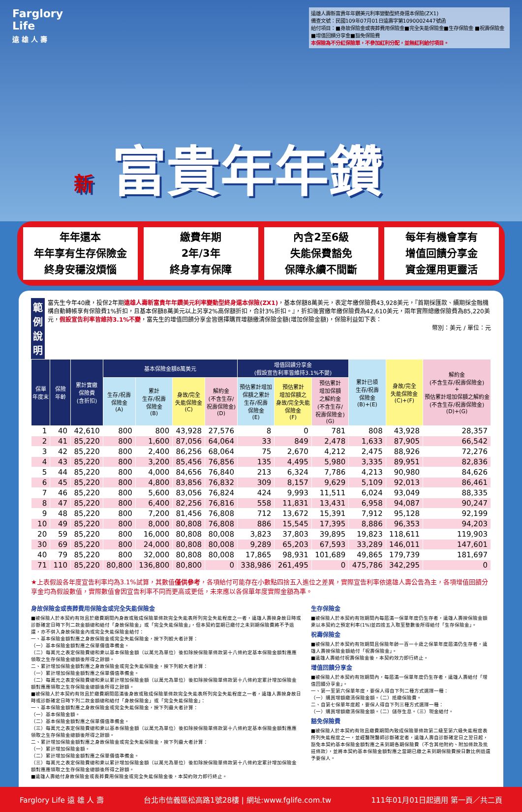Farglory
Life
遠 雄 人 壽
遠雄人壽新富貴年年鑽美元利率變動型終身還本保險(ZX1)
備查文號：民國109年07月01日遠壽字第1090002447號函
給付項目：■身故保險金或喪葬費用保險金■完全失能保險金■生存保險金 ■祝壽保險金■增值回饋分享金■豁免保險費
本保險為不分紅保險單，不參加紅利分配，並無紅利給付項目。
新 富貴年年鑽
年年還本
年年享有生存保險金
終身安穩沒煩惱
繳費年期
2年/3年
終身享有保障
內含2至6級
失能保費豁免
保障永續不間斷
每年有機會享有
增值回饋分享金
資金運用更靈活
範例說明
富先生今年40歲，投保2年期遠雄人壽新富貴年年鑽美元利率變動型終身還本保險(ZX1)，基本保額8萬美元，表定年繳保險費43,928美元，『首期採匯款、續期採金融機構自動轉帳享有保險費1%折扣，且基本保額8萬美元以上另享2%高保額折扣，合計3%折扣。』，折扣後實繳年繳保險費為42,610美元，兩年實際總繳保險費為85,220美元，假設宣告利率皆維持3.1%不變，富先生的增值回饋分享金皆選擇購買增額繳清保險金額(增加保險金額)，保險利益如下表：
幣別：美元 / 單位：元
| 保單 年度末 | 保險 年齡 | 累計實繳 保險費 (含折扣) | 基本保險金額8萬美元 | | | | 增值回饋分享金 (假設宣告利率皆維持3.1%不變) | | | 累計已領 生存/祝壽 保險金 (B)+(E) | 身故/完全 失能保險金 (C)+(F) | 解約金 (不含生存/祝壽保險金) + 預估累計增加保額之解約金 (不含生存/祝壽保險金) (D)+(G) |
| --- | --- | --- | --- | --- | --- | --- | --- | --- | --- | --- | --- | --- |
| | | | 生存/祝壽 保險金 (A) | 累計 生存/祝壽 保險金 (B) | 身故/完全 失能保險金 (C) | 解約金 (不含生存/ 祝壽保險金) (D) | 預估累計增加 保額之累計 生存/祝壽 保險金 (E) | 預估累計 增加保額之 身故/完全失能 保險金 (F) | 預估累計 增加保額 之解約金 (不含生存/ 祝壽保險金) (G) | | | |
| 1 | 40 | 42,610 | 800 | 800 | 43,928 | 27,576 | 8 | 0 | 781 | 808 | 43,928 | 28,357 |
| 2 | 41 | 85,220 | 800 | 1,600 | 87,056 | 64,064 | 33 | 849 | 2,478 | 1,633 | 87,905 | 66,542 |
| 3 | 42 | 85,220 | 800 | 2,400 | 86,256 | 68,064 | 75 | 2,670 | 4,212 | 2,475 | 88,926 | 72,276 |
| 4 | 43 | 85,220 | 800 | 3,200 | 85,456 | 76,856 | 135 | 4,495 | 5,980 | 3,335 | 89,951 | 82,836 |
| 5 | 44 | 85,220 | 800 | 4,000 | 84,656 | 76,840 | 213 | 6,324 | 7,786 | 4,213 | 90,980 | 84,626 |
| 6 | 45 | 85,220 | 800 | 4,800 | 83,856 | 76,832 | 309 | 8,157 | 9,629 | 5,109 | 92,013 | 86,461 |
| 7 | 46 | 85,220 | 800 | 5,600 | 83,056 | 76,824 | 424 | 9,993 | 11,511 | 6,024 | 93,049 | 88,335 |
| 8 | 47 | 85,220 | 800 | 6,400 | 82,256 | 76,816 | 558 | 11,831 | 13,431 | 6,958 | 94,087 | 90,247 |
| 9 | 48 | 85,220 | 800 | 7,200 | 81,456 | 76,808 | 712 | 13,672 | 15,391 | 7,912 | 95,128 | 92,199 |
| 10 | 49 | 85,220 | 800 | 8,000 | 80,808 | 76,808 | 886 | 15,545 | 17,395 | 8,886 | 96,353 | 94,203 |
| 20 | 59 | 85,220 | 800 | 16,000 | 80,808 | 80,008 | 3,823 | 37,803 | 39,895 | 19,823 | 118,611 | 119,903 |
| 30 | 69 | 85,220 | 800 | 24,000 | 80,808 | 80,008 | 9,289 | 65,203 | 67,593 | 33,289 | 146,011 | 147,601 |
| 40 | 79 | 85,220 | 800 | 32,000 | 80,808 | 80,008 | 17,865 | 98,931 | 101,689 | 49,865 | 179,739 | 181,697 |
| 71 | 110 | 85,220 | 80,800 | 136,800 | 80,800 | 0 | 338,986 | 261,495 | 0 | 475,786 | 342,295 | 0 |
★上表假設各年度宣告利率均為3.1%試算，其數值僅供參考，各項給付可能存在小數點四捨五入進位之差異，實際宣告利率依遠雄人壽公告為主，各項增值回饋分享金均為假設數值，實際數值會因宣告利率不同而更高或更低，未來應以各保單年度實際金額為準。
身故保險金或喪葬費用保險金或完全失能保險金
■被保險人於本契約有效且於繳費期間內身故或致成保險單條款完全失能表所列完全失能程度之一者，遠雄人壽按身故日時或診斷確定日時下列二款金額總和給付「身故保險金」或「完全失能保險金」，但本契約當期已繳付之未到期保險費將不予退還，亦不併入身故保險金內或完全失能保險金給付：
一、基本保險金額對應之身故保險金或完全失能保險金，按下列較大者計算：
（一）基本保險金額對應之保單價值準備金。
（二）每萬元之表定保險費總和乘以基本保險金額（以萬元為單位）後扣除按保險單條款第十八條約定基本保險金額對應應領取之生存保險金總額後所得之餘額。
二、累計增加保險金額對應之身故保險金或完全失能保險金，按下列較大者計算：
（一）累計增加保險金額對應之保單價值準備金。
（二）每萬元之表定保險費總和乘以累計增加保險金額（以萬元為單位）後扣除按保險單條款第十八條約定累計增加保險金額對應應領取之生存保險金總額後所得之餘額。
■被保險人於本契約有效且於繳費期間屆滿後身故或致成保險單條款完全失能表所列完全失能程度之一者，遠雄人壽按身故日時或診斷確定日時下列二款金額總和給付「身故保險金」或「完全失能保險金」：
一、基本保險金額對應之身故保險金或完全失能保險金，按下列最大者計算：
（一）基本保險金額。
（二）基本保險金額對應之保單價值準備金。
（三）每萬元之表定保險費總和乘以基本保險金額（以萬元為單位）後扣除按保險單條款第十八條約定基本保險金額對應應領取之生存保險金總額後所得之餘額。
二、累計增加保險金額對應之身故保險金或完全失能保險金，按下列最大者計算：
（一）累計增加保險金額。
（二）累計增加保險金額對應之保單價值準備金。
（三）每萬元之表定保險費總和乘以累計增加保險金額（以萬元為單位）後扣除按保險單條款第十八條約定累計增加保險金額對應應領取之生存保險金總額後所得之餘額。
■遠雄人壽給付身故保險金或喪葬費用保險金或完全失能保險金後，本契約效力即行終止。
生存保險金
■被保險人於本契約有效期間內每屆滿一保單年度仍生存者，遠雄人壽按保險金額乘以本契約之預定利率(1%)並四捨五入取至整數後所得給付「生存保險金」。
祝壽保險金
■被保險人於本契約有效期間且保險年齡一百一十歲之保單年度屆滿仍生存者，遠雄人壽按保險金額給付「祝壽保險金」。
■遠雄人壽給付祝壽保險金後，本契約效力即行終止。
增值回饋分享金
■被保險人於本契約有效期間內，每屆滿一保單年度仍生存者，遠雄人壽給付「增值回饋分享金」。
一、第一至第六保單年度，要保人得自下列二種方式選擇一種：
（一）購買增額繳清保險金額。（二）抵繳保險費。
二、自第七保單年度起，要保人得自下列三種方式選擇一種：
（一）購買增額繳清保險金額。（二）儲存生息。（三）現金給付。
豁免保險費
■被保險人於本契約有效且繳費期間內致成保險單條款第二級至第六級失能程度表所列失能程度之一，並經醫院醫師診斷確定者，遠雄人壽自診斷確定日之翌日起，豁免本契約基本保險金額對應之未到期各期保險費（不含其他附約、附加條款及批註條款），並將本契約基本保險金額對應之當期已繳之未到期保險費按日數比例退還予要保人。
Farglory Life 遠 雄 人 壽 台北市信義區松高路1號28樓 | 網址:www.fglife.com.tw 111年01月01日起適用 第一頁／共二頁